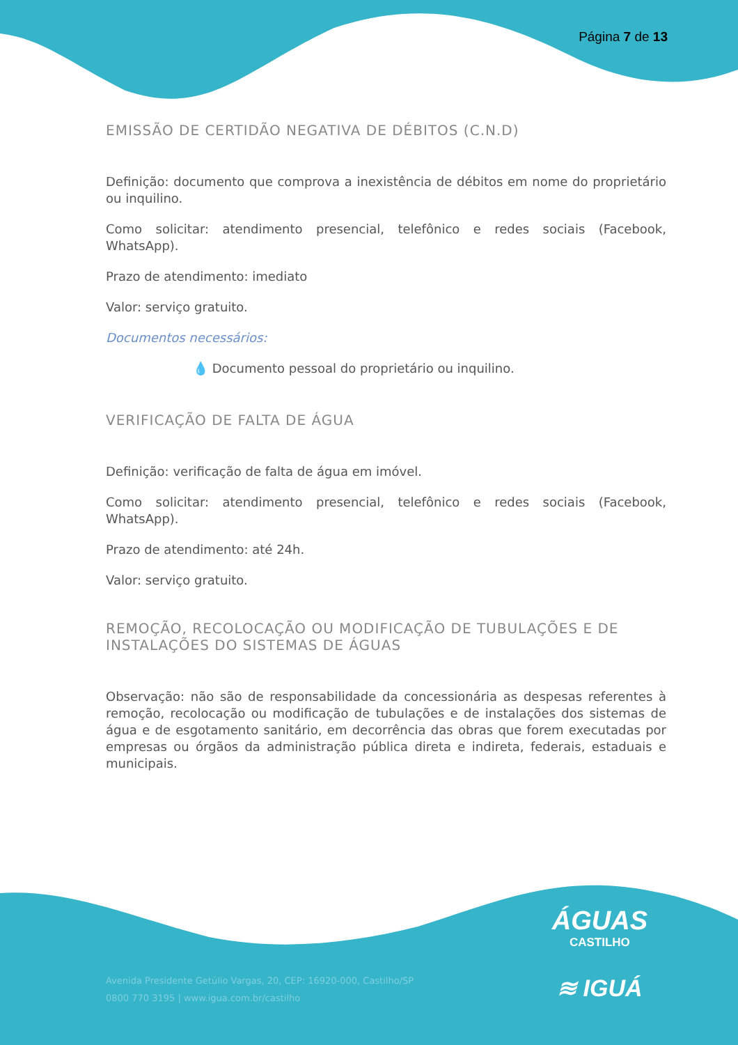Página 7 de 13
EMISSÃO DE CERTIDÃO NEGATIVA DE DÉBITOS (C.N.D)
Definição: documento que comprova a inexistência de débitos em nome do proprietário ou inquilino.
Como solicitar: atendimento presencial, telefônico e redes sociais (Facebook, WhatsApp).
Prazo de atendimento: imediato
Valor: serviço gratuito.
Documentos necessários:
💧 Documento pessoal do proprietário ou inquilino.
VERIFICAÇÃO DE FALTA DE ÁGUA
Definição: verificação de falta de água em imóvel.
Como solicitar: atendimento presencial, telefônico e redes sociais (Facebook, WhatsApp).
Prazo de atendimento: até 24h.
Valor: serviço gratuito.
REMOÇÃO, RECOLOCAÇÃO OU MODIFICAÇÃO DE TUBULAÇÕES E DE INSTALAÇÕES DO SISTEMAS DE ÁGUAS
Observação: não são de responsabilidade da concessionária as despesas referentes à remoção, recolocação ou modificação de tubulações e de instalações dos sistemas de água e de esgotamento sanitário, em decorrência das obras que forem executadas por empresas ou órgãos da administração pública direta e indireta, federais, estaduais e municipais.
Avenida Presidente Getúlio Vargas, 20, CEP: 16920-000, Castilho/SP
0800 770 3195 | www.igua.com.br/castilho
ÁGUAS
CASTILHO
≋ IGUÁ